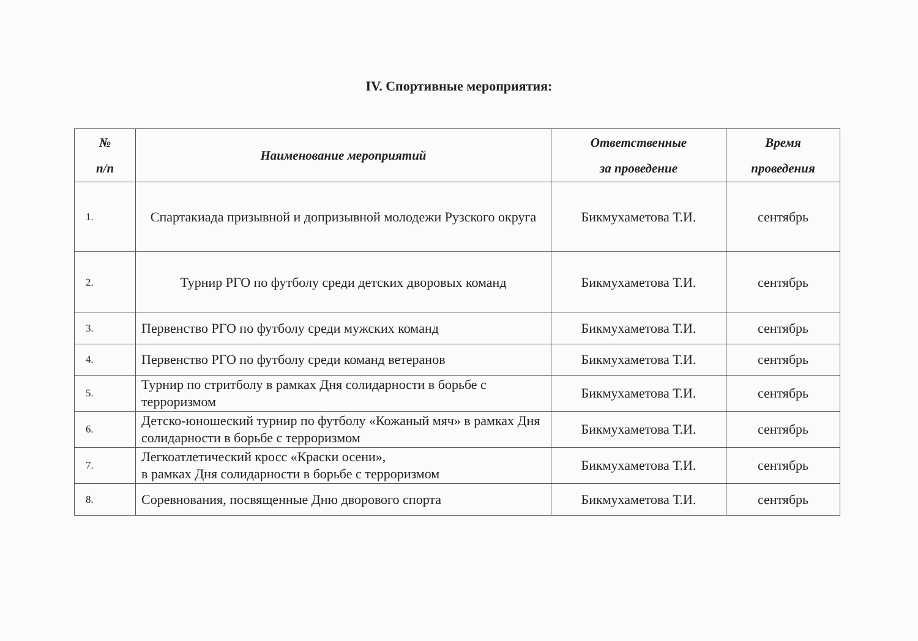IV. Спортивные мероприятия:
| № п/п | Наименование мероприятий | Ответственные за проведение | Время проведения |
| --- | --- | --- | --- |
| 1. | Спартакиада призывной и допризывной молодежи Рузского округа | Бикмухаметова Т.И. | сентябрь |
| 2. | Турнир РГО по футболу среди детских дворовых команд | Бикмухаметова Т.И. | сентябрь |
| 3. | Первенство РГО по футболу среди мужских команд | Бикмухаметова Т.И. | сентябрь |
| 4. | Первенство РГО по футболу среди команд ветеранов | Бикмухаметова Т.И. | сентябрь |
| 5. | Турнир по стритболу в рамках Дня солидарности в борьбе с терроризмом | Бикмухаметова Т.И. | сентябрь |
| 6. | Детско-юношеский турнир по футболу «Кожаный мяч» в рамках Дня солидарности в борьбе с терроризмом | Бикмухаметова Т.И. | сентябрь |
| 7. | Легкоатлетический кросс «Краски осени», в рамках Дня солидарности в борьбе с терроризмом | Бикмухаметова Т.И. | сентябрь |
| 8. | Соревнования, посвященные Дню дворового спорта | Бикмухаметова Т.И. | сентябрь |